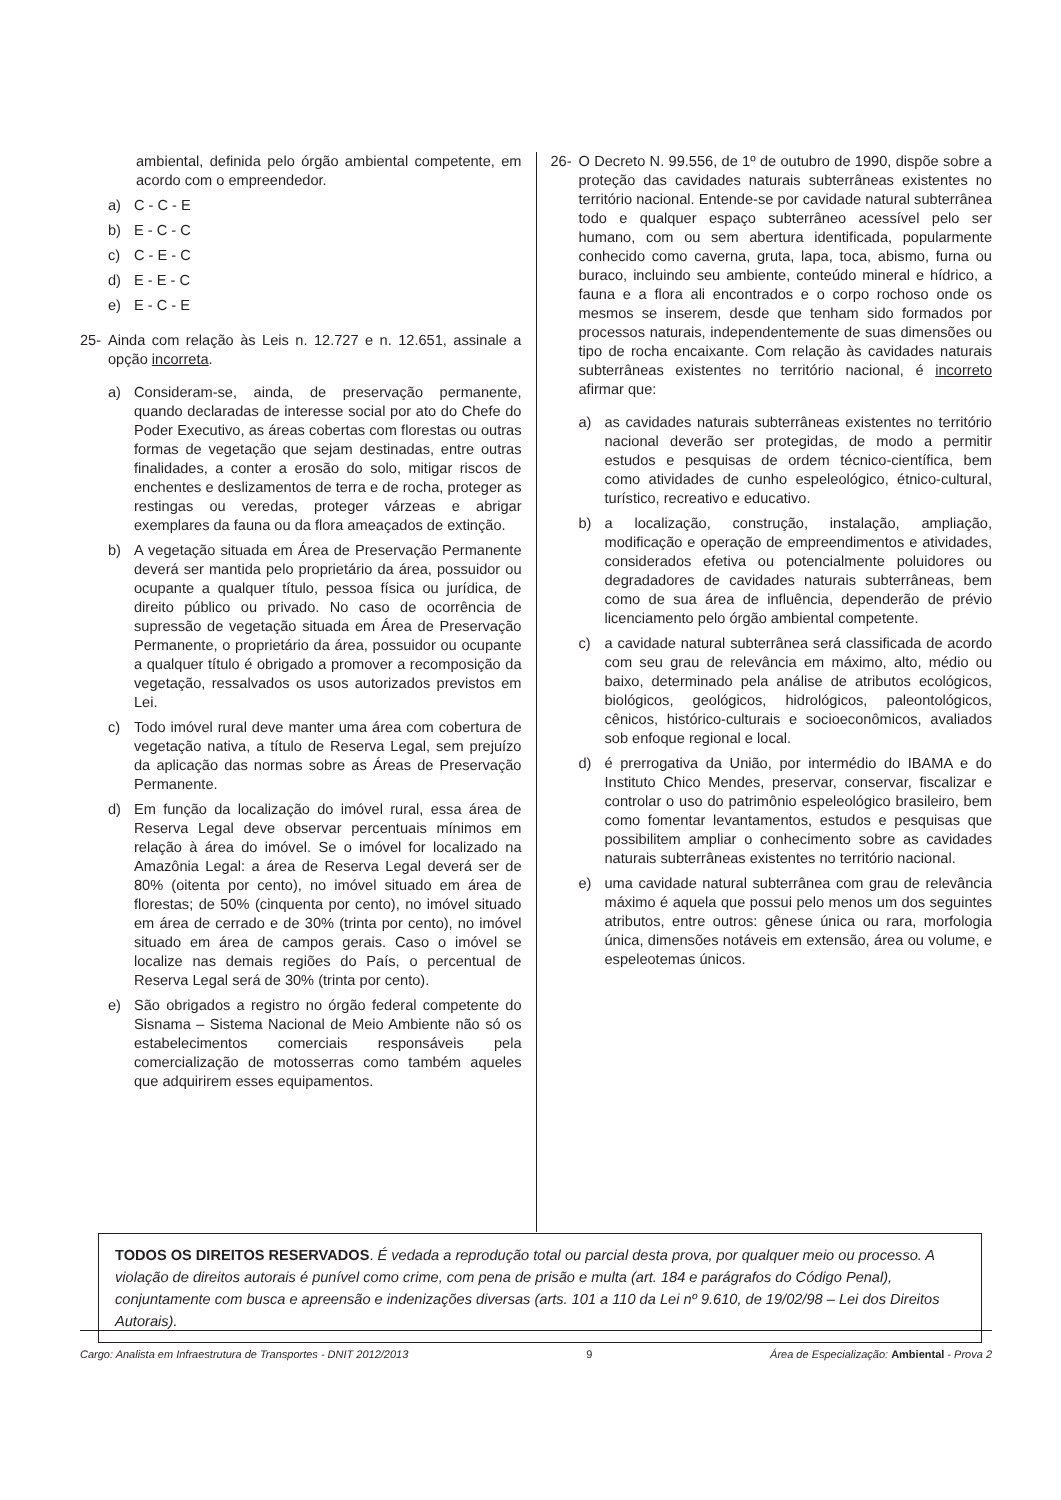ambiental, definida pelo órgão ambiental competente, em acordo com o empreendedor.
a) C - C - E
b) E - C - C
c) C - E - C
d) E - E - C
e) E - C - E
25- Ainda com relação às Leis n. 12.727 e n. 12.651, assinale a opção incorreta.
a) Consideram-se, ainda, de preservação permanente, quando declaradas de interesse social por ato do Chefe do Poder Executivo, as áreas cobertas com florestas ou outras formas de vegetação que sejam destinadas, entre outras finalidades, a conter a erosão do solo, mitigar riscos de enchentes e deslizamentos de terra e de rocha, proteger as restingas ou veredas, proteger várzeas e abrigar exemplares da fauna ou da flora ameaçados de extinção.
b) A vegetação situada em Área de Preservação Permanente deverá ser mantida pelo proprietário da área, possuidor ou ocupante a qualquer título, pessoa física ou jurídica, de direito público ou privado. No caso de ocorrência de supressão de vegetação situada em Área de Preservação Permanente, o proprietário da área, possuidor ou ocupante a qualquer título é obrigado a promover a recomposição da vegetação, ressalvados os usos autorizados previstos em Lei.
c) Todo imóvel rural deve manter uma área com cobertura de vegetação nativa, a título de Reserva Legal, sem prejuízo da aplicação das normas sobre as Áreas de Preservação Permanente.
d) Em função da localização do imóvel rural, essa área de Reserva Legal deve observar percentuais mínimos em relação à área do imóvel. Se o imóvel for localizado na Amazônia Legal: a área de Reserva Legal deverá ser de 80% (oitenta por cento), no imóvel situado em área de florestas; de 50% (cinquenta por cento), no imóvel situado em área de cerrado e de 30% (trinta por cento), no imóvel situado em área de campos gerais. Caso o imóvel se localize nas demais regiões do País, o percentual de Reserva Legal será de 30% (trinta por cento).
e) São obrigados a registro no órgão federal competente do Sisnama – Sistema Nacional de Meio Ambiente não só os estabelecimentos comerciais responsáveis pela comercialização de motosserras como também aqueles que adquirirem esses equipamentos.
26- O Decreto N. 99.556, de 1º de outubro de 1990, dispõe sobre a proteção das cavidades naturais subterrâneas existentes no território nacional. Entende-se por cavidade natural subterrânea todo e qualquer espaço subterrâneo acessível pelo ser humano, com ou sem abertura identificada, popularmente conhecido como caverna, gruta, lapa, toca, abismo, furna ou buraco, incluindo seu ambiente, conteúdo mineral e hídrico, a fauna e a flora ali encontrados e o corpo rochoso onde os mesmos se inserem, desde que tenham sido formados por processos naturais, independentemente de suas dimensões ou tipo de rocha encaixante. Com relação às cavidades naturais subterrâneas existentes no território nacional, é incorreto afirmar que:
a) as cavidades naturais subterrâneas existentes no território nacional deverão ser protegidas, de modo a permitir estudos e pesquisas de ordem técnico-científica, bem como atividades de cunho espeleológico, étnico-cultural, turístico, recreativo e educativo.
b) a localização, construção, instalação, ampliação, modificação e operação de empreendimentos e atividades, considerados efetiva ou potencialmente poluidores ou degradadores de cavidades naturais subterrâneas, bem como de sua área de influência, dependerão de prévio licenciamento pelo órgão ambiental competente.
c) a cavidade natural subterrânea será classificada de acordo com seu grau de relevância em máximo, alto, médio ou baixo, determinado pela análise de atributos ecológicos, biológicos, geológicos, hidrológicos, paleontológicos, cênicos, histórico-culturais e socioeconômicos, avaliados sob enfoque regional e local.
d) é prerrogativa da União, por intermédio do IBAMA e do Instituto Chico Mendes, preservar, conservar, fiscalizar e controlar o uso do patrimônio espeleológico brasileiro, bem como fomentar levantamentos, estudos e pesquisas que possibilitem ampliar o conhecimento sobre as cavidades naturais subterrâneas existentes no território nacional.
e) uma cavidade natural subterrânea com grau de relevância máximo é aquela que possui pelo menos um dos seguintes atributos, entre outros: gênese única ou rara, morfologia única, dimensões notáveis em extensão, área ou volume, e espeleotemas únicos.
TODOS OS DIREITOS RESERVADOS. É vedada a reprodução total ou parcial desta prova, por qualquer meio ou processo. A violação de direitos autorais é punível como crime, com pena de prisão e multa (art. 184 e parágrafos do Código Penal), conjuntamente com busca e apreensão e indenizações diversas (arts. 101 a 110 da Lei nº 9.610, de 19/02/98 – Lei dos Direitos Autorais).
Cargo: Analista em Infraestrutura de Transportes - DNIT 2012/2013 9 Área de Especialização: Ambiental - Prova 2